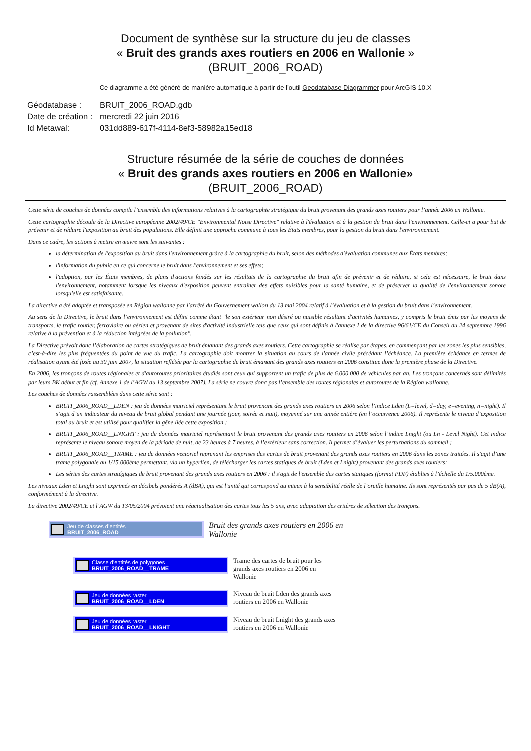Document de synthèse sur la structure du jeu de classes
« Bruit des grands axes routiers en 2006 en Wallonie »
(BRUIT_2006_ROAD)
Ce diagramme a été généré de manière automatique à partir de l’outil Geodatabase Diagrammer pour ArcGIS 10.X
| Géodatabase : | BRUIT_2006_ROAD.gdb |
| Date de création : | mercredi 22 juin 2016 |
| Id Metawal: | 031dd889-617f-4114-8ef3-58982a15ed18 |
Structure résumée de la série de couches de données
« Bruit des grands axes routiers en 2006 en Wallonie»
(BRUIT_2006_ROAD)
Cette série de couches de données compile l’ensemble des informations relatives à la cartographie stratégique du bruit provenant des grands axes routiers pour l’année 2006 en Wallonie.
Cette cartographie découle de la Directive européenne 2002/49/CE "Environmental Noise Directive" relative à l'évaluation et à la gestion du bruit dans l'environnement. Celle-ci a pour but de prévenir et de réduire l'exposition au bruit des populations. Elle définit une approche commune à tous les États membres, pour la gestion du bruit dans l'environnement.
Dans ce cadre, les actions à mettre en œuvre sont les suivantes :
la détermination de l'exposition au bruit dans l'environnement grâce à la cartographie du bruit, selon des méthodes d'évaluation communes aux États membres;
l'information du public en ce qui concerne le bruit dans l'environnement et ses effets;
l'adoption, par les États membres, de plans d'actions fondés sur les résultats de la cartographie du bruit afin de prévenir et de réduire, si cela est nécessaire, le bruit dans l'environnement, notamment lorsque les niveaux d'exposition peuvent entraîner des effets nuisibles pour la santé humaine, et de préserver la qualité de l'environnement sonore lorsqu'elle est satisfaisante.
La directive a été adoptée et transposée en Région wallonne par l'arrêté du Gouvernement wallon du 13 mai 2004 relatif à l’évaluation et à la gestion du bruit dans l’environnement.
Au sens de la Directive, le bruit dans l’environnement est défini comme étant "le son extérieur non désiré ou nuisible résultant d'activités humaines, y compris le bruit émis par les moyens de transports, le trafic routier, ferroviaire ou aérien et provenant de sites d'activité industrielle tels que ceux qui sont définis à l'annexe I de la directive 96/61/CE du Conseil du 24 septembre 1996 relative à la prévention et à la réduction intégrées de la pollution".
La Directive prévoit donc l’élaboration de cartes stratégiques de bruit émanant des grands axes routiers. Cette cartographie se réalise par étapes, en commençant par les zones les plus sensibles, c’est-à-dire les plus fréquentées du point de vue du trafic. La cartographie doit montrer la situation au cours de l'année civile précédant l’échéance. La première échéance en termes de réalisation ayant été fixée au 30 juin 2007, la situation reflétée par la cartographie de bruit émanant des grands axes routiers en 2006 constitue donc la première phase de la Directive.
En 2006, les tronçons de routes régionales et d'autoroutes prioritaires étudiés sont ceux qui supportent un trafic de plus de 6.000.000 de véhicules par an. Les tronçons concernés sont délimités par leurs BK début et fin (cf. Annexe 1 de l’AGW du 13 septembre 2007). La série ne couvre donc pas l’ensemble des routes régionales et autoroutes de la Région wallonne.
Les couches de données rassemblées dans cette série sont :
BRUIT_2006_ROAD__LDEN : jeu de données matriciel représentant le bruit provenant des grands axes routiers en 2006 selon l’indice Lden (L=level, d=day, e=evening, n=night). Il s’agit d’un indicateur du niveau de bruit global pendant une journée (jour, soirée et nuit), moyenné sur une année entière (en l’occurrence 2006). Il représente le niveau d’exposition total au bruit et est utilisé pour qualifier la gêne liée cette exposition ;
BRUIT_2006_ROAD__LNIGHT : jeu de données matriciel représentant le bruit provenant des grands axes routiers en 2006 selon l’indice Lnight (ou Ln - Level Night). Cet indice représente le niveau sonore moyen de la période de nuit, de 23 heures à 7 heures, à l’extérieur sans correction. Il permet d’évaluer les perturbations du sommeil ;
BRUIT_2006_ROAD__TRAME : jeu de données vectoriel reprenant les emprises des cartes de bruit provenant des grands axes routiers en 2006 dans les zones traitées. Il s'agit d’une trame polygonale au 1/15.000ème permettant, via un hyperlien, de télécharger les cartes statiques de bruit (Lden et Lnight) provenant des grands axes routiers;
Les séries des cartes stratégiques de bruit provenant des grands axes routiers en 2006 : il s'agit de l'ensemble des cartes statiques (format PDF) établies à l’échelle du 1/5.000ème.
Les niveaux Lden et Lnight sont exprimés en décibels pondérés A (dBA), qui est l'unité qui correspond au mieux à la sensibilité réelle de l’oreille humaine. Ils sont représentés par pas de 5 dB(A), conformément à la directive.
La directive 2002/49/CE et l’AGW du 13/05/2004 prévoient une réactualisation des cartes tous les 5 ans, avec adaptation des critères de sélection des tronçons.
Jeu de classes d’entités
BRUIT_2006_ROAD
Bruit des grands axes routiers en 2006 en Wallonie
Classe d’entités de polygones
BRUIT_2006_ROAD__TRAME
Trame des cartes de bruit pour les grands axes routiers en 2006 en Wallonie
Jeu de données raster
BRUIT_2006_ROAD__LDEN
Niveau de bruit Lden des grands axes routiers en 2006 en Wallonie
Jeu de données raster
BRUIT_2006_ROAD__LNIGHT
Niveau de bruit Lnight des grands axes routiers en 2006 en Wallonie